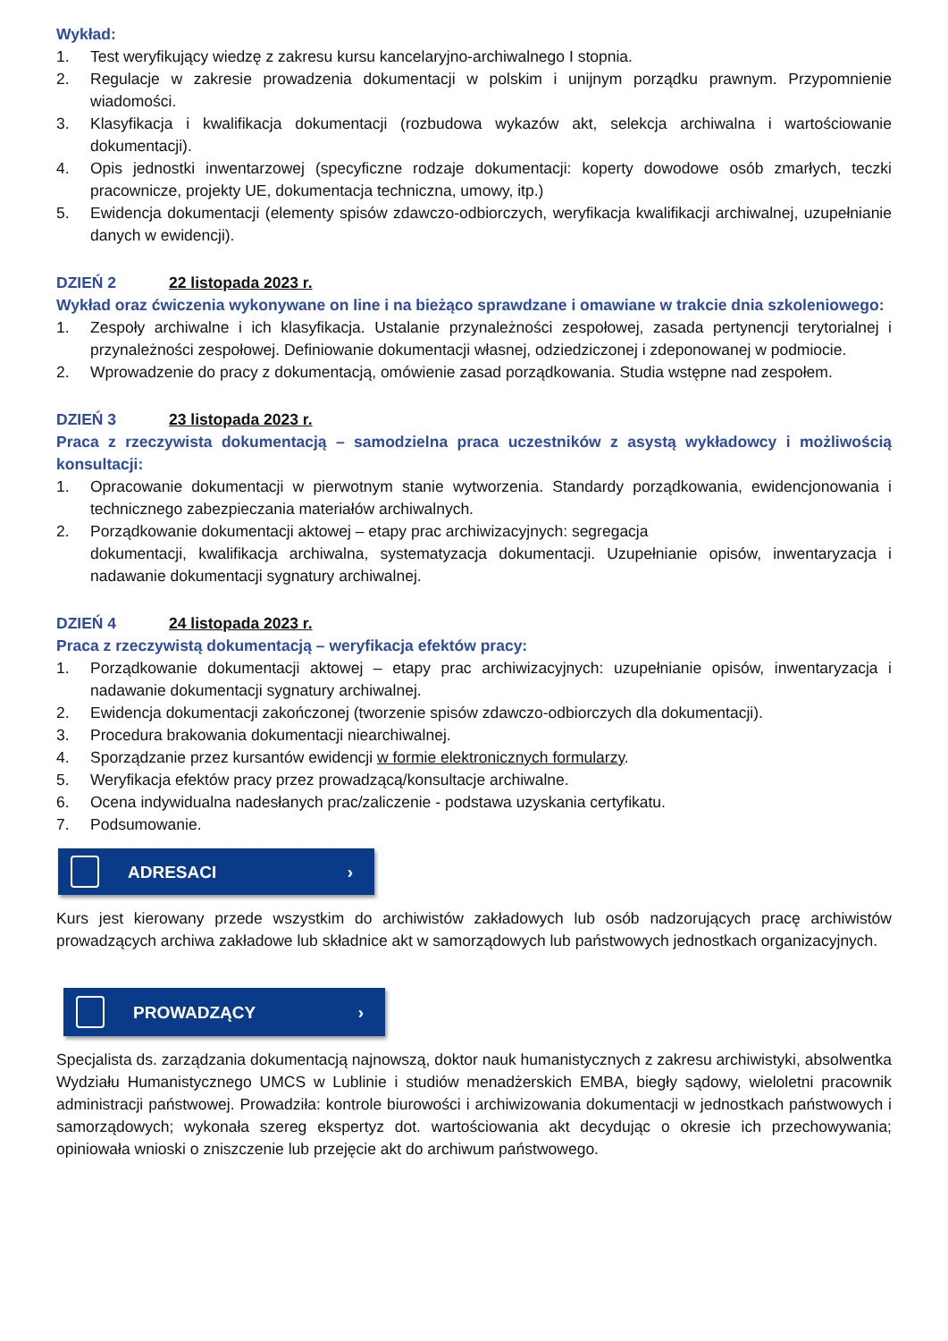Wykład:
1. Test weryfikujący wiedzę z zakresu kursu kancelaryjno-archiwalnego I stopnia.
2. Regulacje w zakresie prowadzenia dokumentacji w polskim i unijnym porządku prawnym. Przypomnienie wiadomości.
3. Klasyfikacja i kwalifikacja dokumentacji (rozbudowa wykazów akt, selekcja archiwalna i wartościowanie dokumentacji).
4. Opis jednostki inwentarzowej (specyficzne rodzaje dokumentacji: koperty dowodowe osób zmarłych, teczki pracownicze, projekty UE, dokumentacja techniczna, umowy, itp.)
5. Ewidencja dokumentacji (elementy spisów zdawczo-odbiorczych, weryfikacja kwalifikacji archiwalnej, uzupełnianie danych w ewidencji).
DZIEŃ 2 22 listopada 2023 r.
Wykład oraz ćwiczenia wykonywane on line i na bieżąco sprawdzane i omawiane w trakcie dnia szkoleniowego:
1. Zespoły archiwalne i ich klasyfikacja. Ustalanie przynależności zespołowej, zasada pertynencji terytorialnej i przynależności zespołowej. Definiowanie dokumentacji własnej, odziedziczonej i zdeponowanej w podmiocie.
2. Wprowadzenie do pracy z dokumentacją, omówienie zasad porządkowania. Studia wstępne nad zespołem.
DZIEŃ 3 23 listopada 2023 r.
Praca z rzeczywista dokumentacją – samodzielna praca uczestników z asystą wykładowcy i możliwością konsultacji:
1. Opracowanie dokumentacji w pierwotnym stanie wytworzenia. Standardy porządkowania, ewidencjonowania i technicznego zabezpieczania materiałów archiwalnych.
2. Porządkowanie dokumentacji aktowej – etapy prac archiwizacyjnych: segregacja
dokumentacji, kwalifikacja archiwalna, systematyzacja dokumentacji. Uzupełnianie opisów, inwentaryzacja i nadawanie dokumentacji sygnatury archiwalnej.
DZIEŃ 4 24 listopada 2023 r.
Praca z rzeczywistą dokumentacją – weryfikacja efektów pracy:
1. Porządkowanie dokumentacji aktowej – etapy prac archiwizacyjnych: uzupełnianie opisów, inwentaryzacja i nadawanie dokumentacji sygnatury archiwalnej.
2. Ewidencja dokumentacji zakończonej (tworzenie spisów zdawczo-odbiorczych dla dokumentacji).
3. Procedura brakowania dokumentacji niearchiwalnej.
4. Sporządzanie przez kursantów ewidencji w formie elektronicznych formularzy.
5. Weryfikacja efektów pracy przez prowadzącą/konsultacje archiwalne.
6. Ocena indywidualna nadesłanych prac/zaliczenie - podstawa uzyskania certyfikatu.
7. Podsumowanie.
ADRESACI ›
Kurs jest kierowany przede wszystkim do archiwistów zakładowych lub osób nadzorujących pracę archiwistów prowadzących archiwa zakładowe lub składnice akt w samorządowych lub państwowych jednostkach organizacyjnych.
PROWADZĄCY ›
Specjalista ds. zarządzania dokumentacją najnowszą, doktor nauk humanistycznych z zakresu archiwistyki, absolwentka Wydziału Humanistycznego UMCS w Lublinie i studiów menadżerskich EMBA, biegły sądowy, wieloletni pracownik administracji państwowej. Prowadziła: kontrole biurowości i archiwizowania dokumentacji w jednostkach państwowych i samorządowych; wykonała szereg ekspertyz dot. wartościowania akt decydując o okresie ich przechowywania; opiniowała wnioski o zniszczenie lub przejęcie akt do archiwum państwowego.